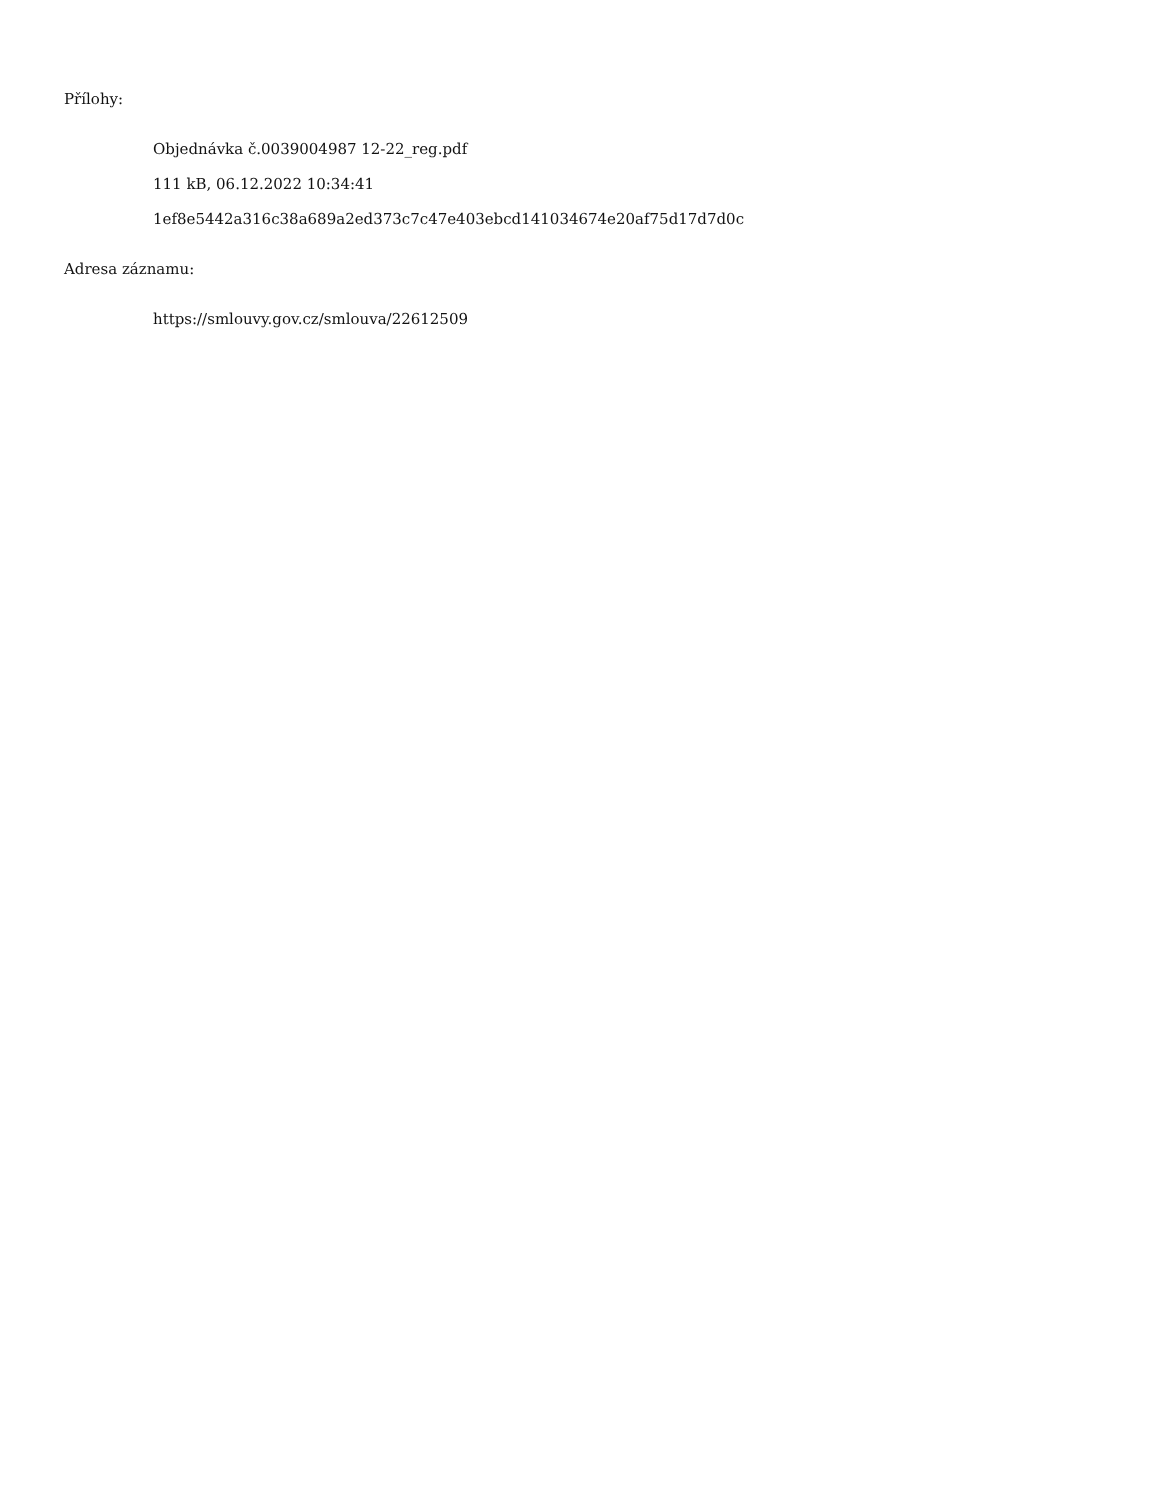Přílohy:
Objednávka č.0039004987 12-22_reg.pdf
111 kB, 06.12.2022 10:34:41
1ef8e5442a316c38a689a2ed373c7c47e403ebcd141034674e20af75d17d7d0c
Adresa záznamu:
https://smlouvy.gov.cz/smlouva/22612509